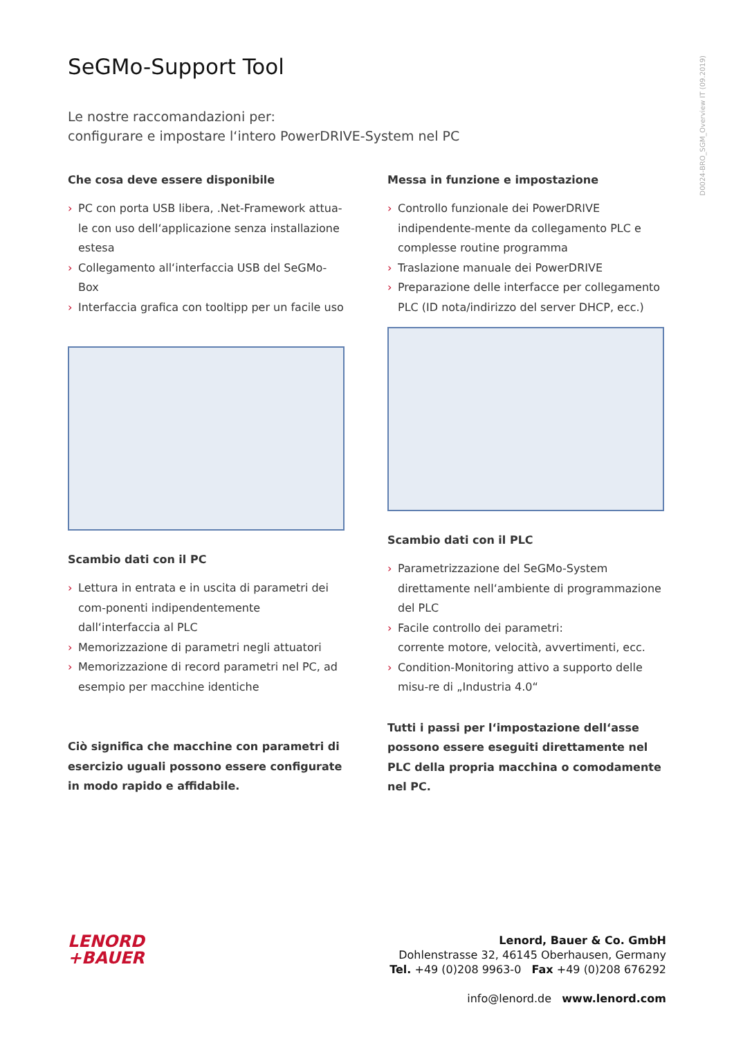D0024-BRO_SGM_Overview IT (09.2019)
SeGMo-Support Tool
Le nostre raccomandazioni per:
configurare e impostare l‘intero PowerDRIVE-System nel PC
Che cosa deve essere disponibile
› PC con porta USB libera, .Net-Framework attua-le con uso dell‘applicazione senza installazione estesa
› Collegamento all‘interfaccia USB del SeGMo-Box
› Interfaccia grafica con tooltipp per un facile uso
Scambio dati con il PC
› Lettura in entrata e in uscita di parametri dei com-ponenti indipendentemente dall‘interfaccia al PLC
› Memorizzazione di parametri negli attuatori
› Memorizzazione di record parametri nel PC, ad esempio per macchine identiche
Ciò significa che macchine con parametri di esercizio uguali possono essere configurate in modo rapido e affidabile.
Messa in funzione e impostazione
› Controllo funzionale dei PowerDRIVE indipendente-mente da collegamento PLC e complesse routine programma
› Traslazione manuale dei PowerDRIVE
› Preparazione delle interfacce per collegamento PLC (ID nota/indirizzo del server DHCP, ecc.)
Scambio dati con il PLC
› Parametrizzazione del SeGMo-System direttamente nell‘ambiente di programmazione del PLC
› Facile controllo dei parametri:
corrente motore, velocità, avvertimenti, ecc.
› Condition-Monitoring attivo a supporto delle misu-re di „Industria 4.0“
Tutti i passi per l‘impostazione dell‘asse possono essere eseguiti direttamente nel PLC della propria macchina o comodamente nel PC.
LENORD
+BAUER
Lenord, Bauer & Co. GmbH
Dohlenstrasse 32, 46145 Oberhausen, Germany
Tel. +49 (0)208 9963-0 Fax +49 (0)208 676292
info@lenord.de www.lenord.com